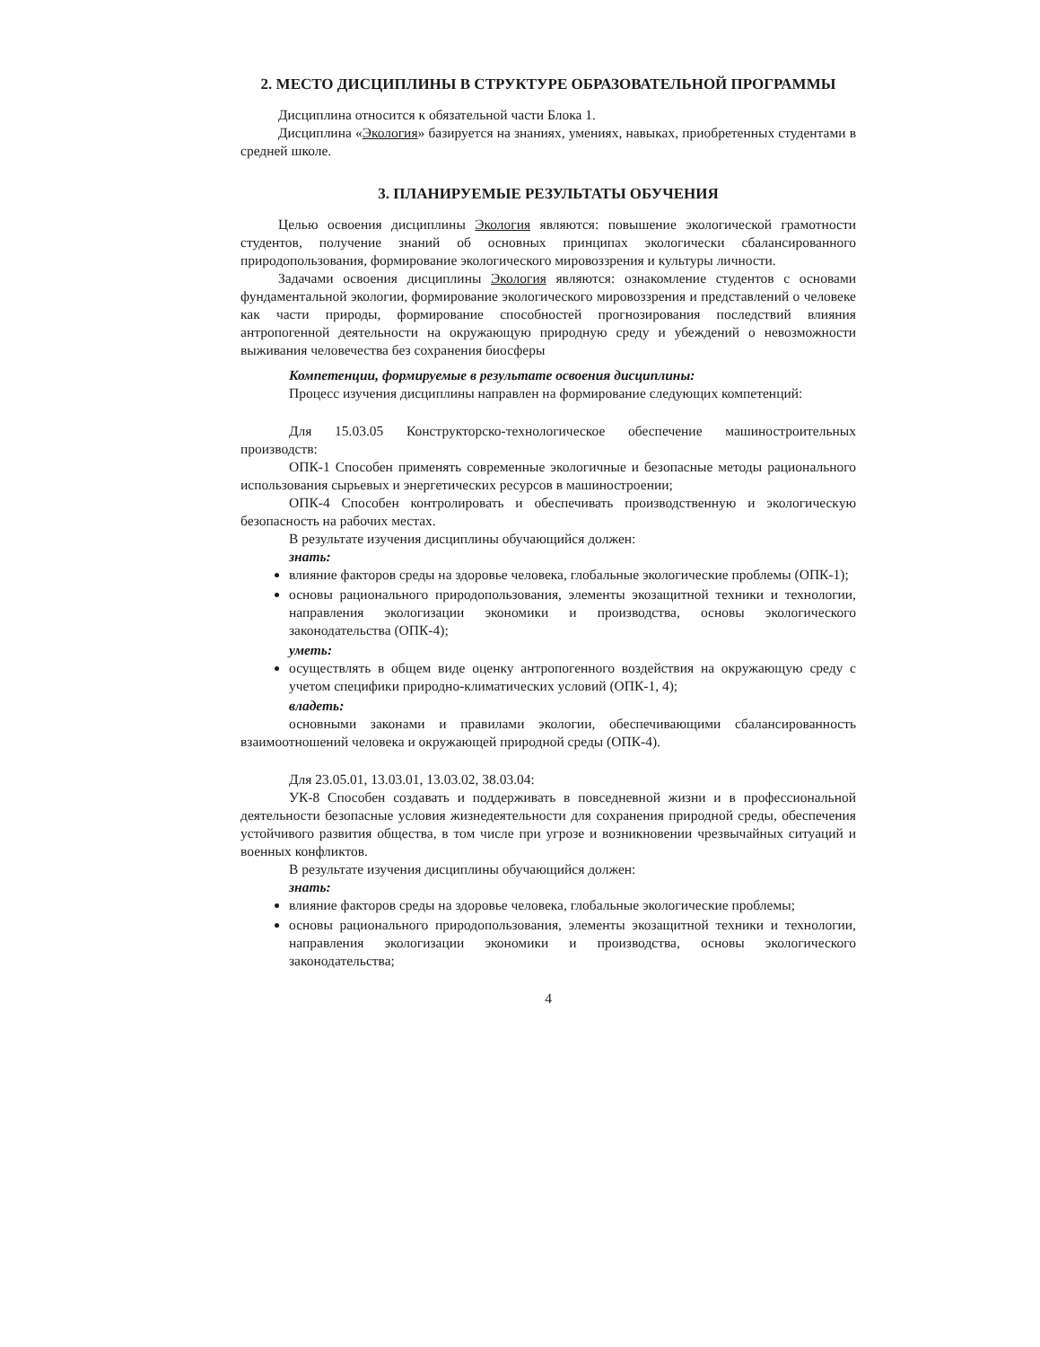2. МЕСТО ДИСЦИПЛИНЫ В СТРУКТУРЕ ОБРАЗОВАТЕЛЬНОЙ ПРОГРАММЫ
Дисциплина относится к обязательной части Блока 1.
Дисциплина «Экология» базируется на знаниях, умениях, навыках, приобретенных студентами в средней школе.
3. ПЛАНИРУЕМЫЕ РЕЗУЛЬТАТЫ ОБУЧЕНИЯ
Целью освоения дисциплины Экология являются: повышение экологической грамотности студентов, получение знаний об основных принципах экологически сбалансированного природопользования, формирование экологического мировоззрения и культуры личности.
Задачами освоения дисциплины Экология являются: ознакомление студентов с основами фундаментальной экологии, формирование экологического мировоззрения и представлений о человеке как части природы, формирование способностей прогнозирования последствий влияния антропогенной деятельности на окружающую природную среду и убеждений о невозможности выживания человечества без сохранения биосферы
Компетенции, формируемые в результате освоения дисциплины:
Процесс изучения дисциплины направлен на формирование следующих компетенций:
Для 15.03.05 Конструкторско-технологическое обеспечение машиностроительных производств:
ОПК-1 Способен применять современные экологичные и безопасные методы рационального использования сырьевых и энергетических ресурсов в машиностроении;
ОПК-4 Способен контролировать и обеспечивать производственную и экологическую безопасность на рабочих местах.
В результате изучения дисциплины обучающийся должен:
знать:
влияние факторов среды на здоровье человека, глобальные экологические проблемы (ОПК-1);
основы рационального природопользования, элементы экозащитной техники и технологии, направления экологизации экономики и производства, основы экологического законодательства (ОПК-4);
уметь:
осуществлять в общем виде оценку антропогенного воздействия на окружающую среду с учетом специфики природно-климатических условий (ОПК-1, 4);
владеть:
основными законами и правилами экологии, обеспечивающими сбалансированность взаимоотношений человека и окружающей природной среды (ОПК-4).
Для 23.05.01, 13.03.01, 13.03.02, 38.03.04:
УК-8 Способен создавать и поддерживать в повседневной жизни и в профессиональной деятельности безопасные условия жизнедеятельности для сохранения природной среды, обеспечения устойчивого развития общества, в том числе при угрозе и возникновении чрезвычайных ситуаций и военных конфликтов.
В результате изучения дисциплины обучающийся должен:
знать:
влияние факторов среды на здоровье человека, глобальные экологические проблемы;
основы рационального природопользования, элементы экозащитной техники и технологии, направления экологизации экономики и производства, основы экологического законодательства;
4